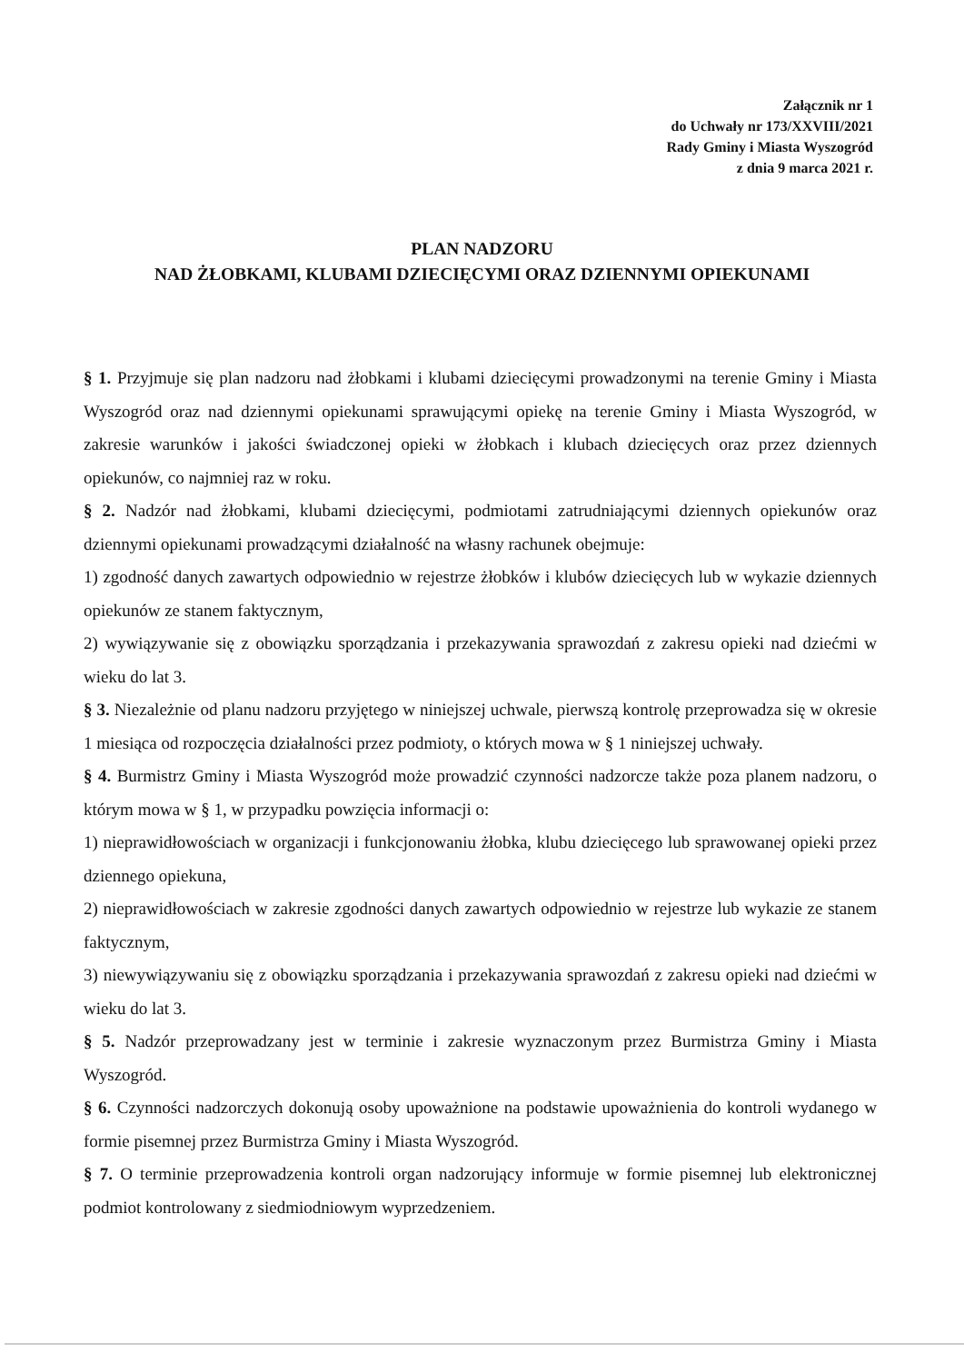Załącznik nr 1
do Uchwały nr 173/XXVIII/2021
Rady Gminy i Miasta Wyszogród
z dnia 9 marca 2021 r.
PLAN NADZORU
NAD ŻŁOBKAMI, KLUBAMI DZIECIĘCYMI ORAZ DZIENNYMI OPIEKUNAMI
§ 1. Przyjmuje się plan nadzoru nad żłobkami i klubami dziecięcymi prowadzonymi na terenie Gminy i Miasta Wyszogród oraz nad dziennymi opiekunami sprawującymi opiekę na terenie Gminy i Miasta Wyszogród, w zakresie warunków i jakości świadczonej opieki w żłobkach i klubach dziecięcych oraz przez dziennych opiekunów, co najmniej raz w roku.
§ 2. Nadzór nad żłobkami, klubami dziecięcymi, podmiotami zatrudniającymi dziennych opiekunów oraz dziennymi opiekunami prowadzącymi działalność na własny rachunek obejmuje:
1) zgodność danych zawartych odpowiednio w rejestrze żłobków i klubów dziecięcych lub w wykazie dziennych opiekunów ze stanem faktycznym,
2) wywiązywanie się z obowiązku sporządzania i przekazywania sprawozdań z zakresu opieki nad dziećmi w wieku do lat 3.
§ 3. Niezależnie od planu nadzoru przyjętego w niniejszej uchwale, pierwszą kontrolę przeprowadza się w okresie 1 miesiąca od rozpoczęcia działalności przez podmioty, o których mowa w § 1 niniejszej uchwały.
§ 4. Burmistrz Gminy i Miasta Wyszogród może prowadzić czynności nadzorcze także poza planem nadzoru, o którym mowa w § 1, w przypadku powzięcia informacji o:
1) nieprawidłowościach w organizacji i funkcjonowaniu żłobka, klubu dziecięcego lub sprawowanej opieki przez dziennego opiekuna,
2) nieprawidłowościach w zakresie zgodności danych zawartych odpowiednio w rejestrze lub wykazie ze stanem faktycznym,
3) niewywiązywaniu się z obowiązku sporządzania i przekazywania sprawozdań z zakresu opieki nad dziećmi w wieku do lat 3.
§ 5. Nadzór przeprowadzany jest w terminie i zakresie wyznaczonym przez Burmistrza Gminy i Miasta Wyszogród.
§ 6. Czynności nadzorczych dokonują osoby upoważnione na podstawie upoważnienia do kontroli wydanego w formie pisemnej przez Burmistrza Gminy i Miasta Wyszogród.
§ 7. O terminie przeprowadzenia kontroli organ nadzorujący informuje w formie pisemnej lub elektronicznej podmiot kontrolowany z siedmiodniowym wyprzedzeniem.